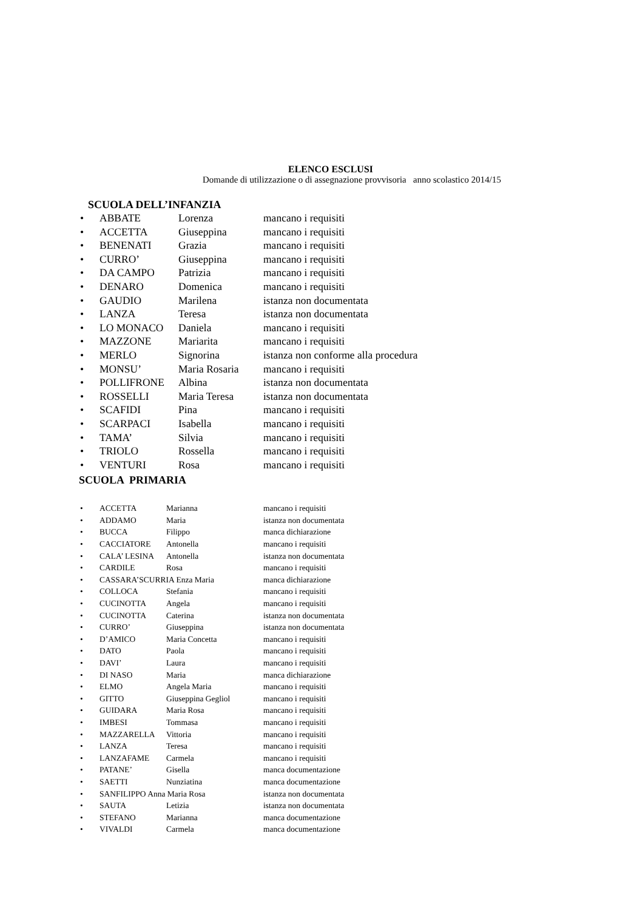ELENCO ESCLUSI
Domande di utilizzazione o di assegnazione provvisoria anno scolastico 2014/15
SCUOLA DELL’INFANZIA
• ABBATE Lorenza mancano i requisiti
• ACCETTA Giuseppina mancano i requisiti
• BENENATI Grazia mancano i requisiti
• CURRO’ Giuseppina mancano i requisiti
• DA CAMPO Patrizia mancano i requisiti
• DENARO Domenica mancano i requisiti
• GAUDIO Marilena istanza non documentata
• LANZA Teresa istanza non documentata
• LO MONACO Daniela mancano i requisiti
• MAZZONE Mariarita mancano i requisiti
• MERLO Signorina istanza non conforme alla procedura
• MONSU’ Maria Rosaria mancano i requisiti
• POLLIFRONE Albina istanza non documentata
• ROSSELLI Maria Teresa istanza non documentata
• SCAFIDI Pina mancano i requisiti
• SCARPACI Isabella mancano i requisiti
• TAMA’ Silvia mancano i requisiti
• TRIOLO Rossella mancano i requisiti
• VENTURI Rosa mancano i requisiti
SCUOLA PRIMARIA
• ACCETTA Marianna mancano i requisiti
• ADDAMO Maria istanza non documentata
• BUCCA Filippo manca dichiarazione
• CACCIATORE Antonella mancano i requisiti
• CALA’ LESINA Antonella istanza non documentata
• CARDILE Rosa mancano i requisiti
• CASSARA’SCURRIA Enza Maria manca dichiarazione
• COLLOCA Stefania mancano i requisiti
• CUCINOTTA Angela mancano i requisiti
• CUCINOTTA Caterina istanza non documentata
• CURRO’ Giuseppina istanza non documentata
• D’AMICO Maria Concetta mancano i requisiti
• DATO Paola mancano i requisiti
• DAVI’ Laura mancano i requisiti
• DI NASO Maria manca dichiarazione
• ELMO Angela Maria mancano i requisiti
• GITTO Giuseppina Gegliol mancano i requisiti
• GUIDARA Maria Rosa mancano i requisiti
• IMBESI Tommasa mancano i requisiti
• MAZZARELLA Vittoria mancano i requisiti
• LANZA Teresa mancano i requisiti
• LANZAFAME Carmela mancano i requisiti
• PATANE’ Gisella manca documentazione
• SAETTI Nunziatina manca documentazione
• SANFILIPPO Anna Maria Rosa istanza non documentata
• SAUTA Letizia istanza non documentata
• STEFANO Marianna manca documentazione
• VIVALDI Carmela manca documentazione